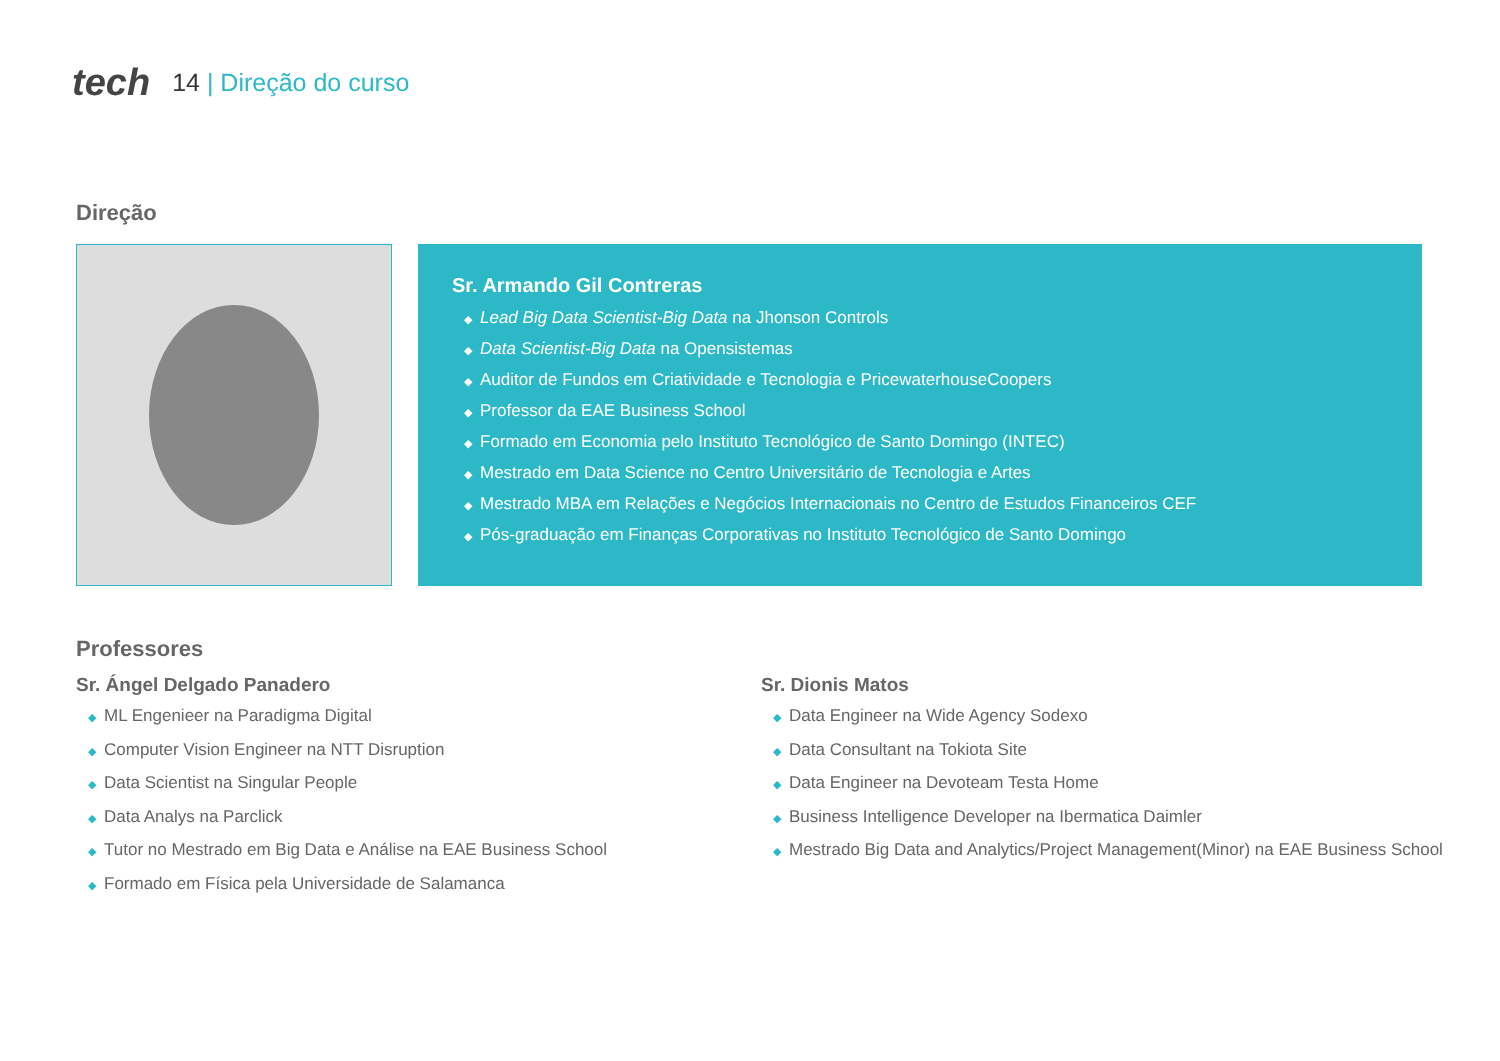tech
14 | Direção do curso
Direção
Sr. Armando Gil Contreras
◆ Lead Big Data Scientist-Big Data na Jhonson Controls
◆ Data Scientist-Big Data na Opensistemas
◆ Auditor de Fundos em Criatividade e Tecnologia e PricewaterhouseCoopers
◆ Professor da EAE Business School
◆ Formado em Economia pelo Instituto Tecnológico de Santo Domingo (INTEC)
◆ Mestrado em Data Science no Centro Universitário de Tecnologia e Artes
◆ Mestrado MBA em Relações e Negócios Internacionais no Centro de Estudos Financeiros CEF
◆ Pós-graduação em Finanças Corporativas no Instituto Tecnológico de Santo Domingo
Professores
Sr. Ángel Delgado Panadero
◆ ML Engenieer na Paradigma Digital
◆ Computer Vision Engineer na NTT Disruption
◆ Data Scientist na Singular People
◆ Data Analys na Parclick
◆ Tutor no Mestrado em Big Data e Análise na EAE Business School
◆ Formado em Física pela Universidade de Salamanca
Sr. Dionis Matos
◆ Data Engineer na Wide Agency Sodexo
◆ Data Consultant na Tokiota Site
◆ Data Engineer na Devoteam Testa Home
◆ Business Intelligence Developer na Ibermatica Daimler
◆ Mestrado Big Data and Analytics/Project Management(Minor) na EAE Business School